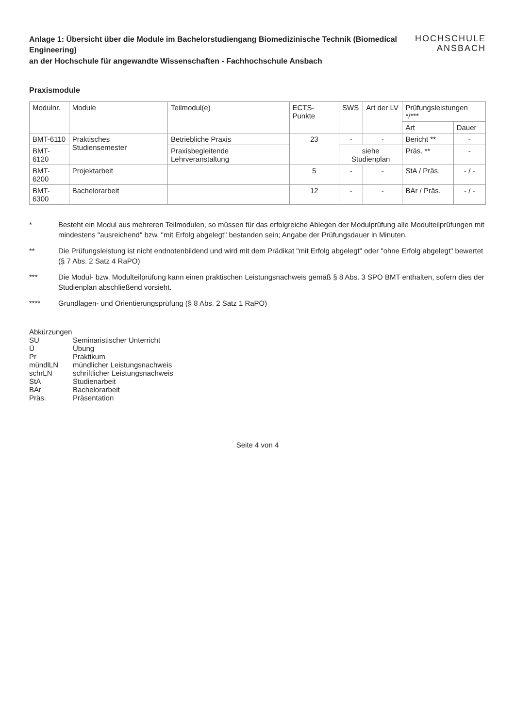Anlage 1: Übersicht über die Module im Bachelorstudiengang Biomedizinische Technik (Biomedical Engineering)
an der Hochschule für angewandte Wissenschaften - Fachhochschule Ansbach
HOCHSCHULE
ANSBACH
Praxismodule
| Modulnr. | Module | Teilmodul(e) | ECTS-Punkte | SWS | Art der LV | Prüfungsleistungen */*** | |
| --- | --- | --- | --- | --- | --- | --- | --- |
| | | | | | | Art | Dauer |
| BMT-6110 | Praktisches Studiensemester | Betriebliche Praxis | 23 | - | - | Bericht ** | - |
| BMT-6120 | | Praxisbegleitende Lehrveranstaltung | | siehe Studienplan | | Präs. ** | - |
| BMT-6200 | Projektarbeit | | 5 | - | - | StA / Präs. | - / - |
| BMT-6300 | Bachelorarbeit | | 12 | - | - | BAr / Präs. | - / - |
* Besteht ein Modul aus mehreren Teilmodulen, so müssen für das erfolgreiche Ablegen der Modulprüfung alle Modulteilprüfungen mit mindestens "ausreichend" bzw. "mit Erfolg abgelegt" bestanden sein; Angabe der Prüfungsdauer in Minuten.
** Die Prüfungsleistung ist nicht endnotenbildend und wird mit dem Prädikat "mit Erfolg abgelegt" oder "ohne Erfolg abgelegt" bewertet (§ 7 Abs. 2 Satz 4 RaPO)
*** Die Modul- bzw. Modulteilprüfung kann einen praktischen Leistungsnachweis gemäß § 8 Abs. 3 SPO BMT enthalten, sofern dies der Studienplan abschließend vorsieht.
**** Grundlagen- und Orientierungsprüfung (§ 8 Abs. 2 Satz 1 RaPO)
Abkürzungen
SU Seminaristischer Unterricht
Ü Übung
Pr Praktikum
mündlLN mündlicher Leistungsnachweis
schrLN schriftlicher Leistungsnachweis
StA Studienarbeit
BAr Bachelorarbeit
Präs. Präsentation
Seite 4 von 4